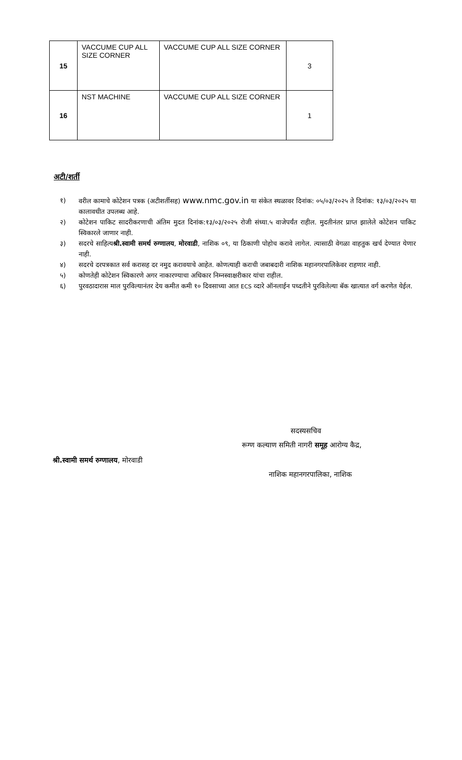| 15 | VACCUME CUP ALL SIZE CORNER | VACCUME CUP ALL SIZE CORNER | 3 |
| 16 | NST MACHINE | VACCUME CUP ALL SIZE CORNER | 1 |
अटी/शर्ती
१) वरील कामाचे कोटेशन पत्रक (अटीशर्तीसह) www.nmc.gov.in या संकेत स्थळावर दिनांक: ०५/०३/२०२५ ते दिनांक: १३/०३/२०२५ या कालावधीत उपलब्ध आहे.
२) कोटेशन पाकिट सादरीकरणाची अंतिम मुदत दिनांक:१३/०३/२०२५ रोजी संध्या.५ वाजेपर्यंत राहील. मुदतीनंतर प्राप्त झालेले कोटेशन पाकिट स्विकारले जाणार नाही.
३) सदरचे साहित्यश्री.स्वामी समर्थ रुग्णालय, मोरवाडी, नाशिक ०९, या ठिकाणी पोहोच करावे लागेल. त्यासाठी वेगळा वाहतुक खर्च देण्यात येणार नाही.
४) सदरचे दरपत्रकात सर्व करासह दर नमुद करावयाचे आहेत. कोणत्याही कराची जबाबदारी नाशिक महानगरपालिकेवर राहणार नाही.
५) कोणतेही कोटेशन स्विकारणे अगर नाकारण्याचा अधिकार निम्नस्वाक्षरीकार यांचा राहील.
६) पुरवठादारास माल पुरविल्यानंतर देय कमीत कमी १० दिवसाच्या आत ECS व्दारे ऑनलाईन पध्दतीने पुरविलेल्या बॅक खात्यात वर्ग करणेत येईल.
सदस्यसचिव
रूग्ण कल्याण समिती नागरी समूह आरोग्य कैद्र,
श्री.स्वामी समर्थ रुग्णालय, मोरवाडी
नाशिक महानगरपालिका, नाशिक